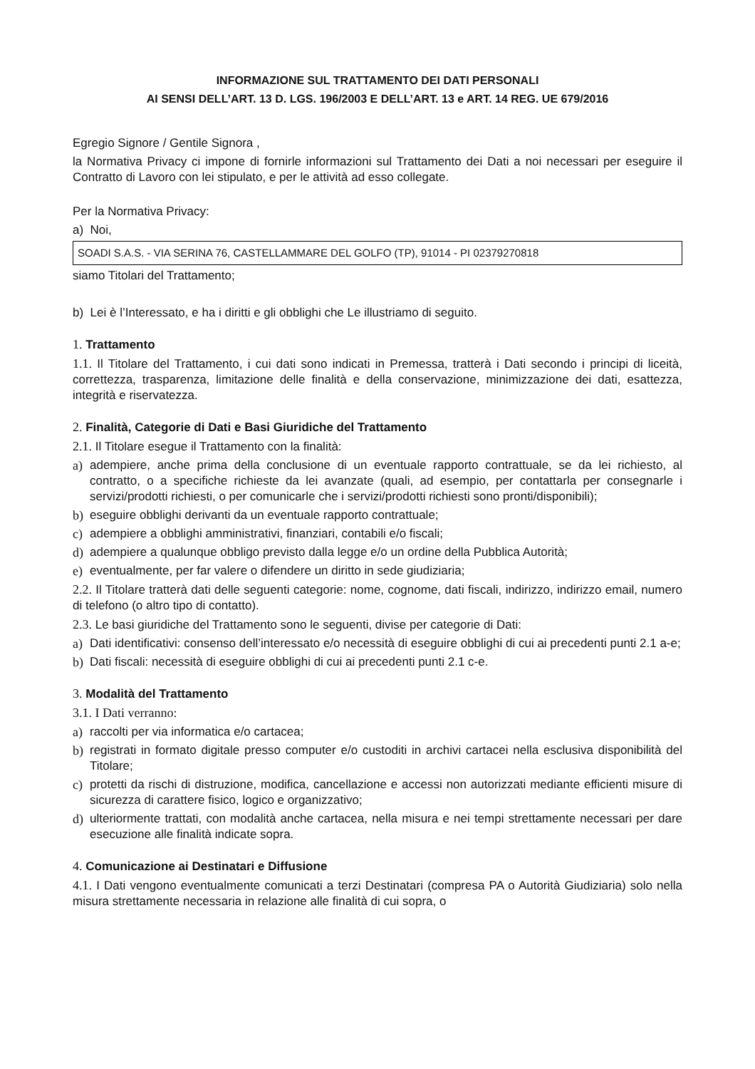INFORMAZIONE SUL TRATTAMENTO DEI DATI PERSONALI
AI SENSI DELL’ART. 13 D. LGS. 196/2003 E DELL’ART. 13 e ART. 14 REG. UE 679/2016
Egregio Signore / Gentile Signora ,
la Normativa Privacy ci impone di fornirle informazioni sul Trattamento dei Dati a noi necessari per eseguire il Contratto di Lavoro con lei stipulato, e per le attività ad esso collegate.
Per la Normativa Privacy:
a) Noi,
SOADI S.A.S. - VIA SERINA 76, CASTELLAMMARE DEL GOLFO (TP), 91014 - PI 02379270818
siamo Titolari del Trattamento;
b) Lei è l’Interessato, e ha i diritti e gli obblighi che Le illustriamo di seguito.
1. Trattamento
1.1. Il Titolare del Trattamento, i cui dati sono indicati in Premessa, tratterà i Dati secondo i principi di liceità, correttezza, trasparenza, limitazione delle finalità e della conservazione, minimizzazione dei dati, esattezza, integrità e riservatezza.
2. Finalità, Categorie di Dati e Basi Giuridiche del Trattamento
2.1. Il Titolare esegue il Trattamento con la finalità:
a) adempiere, anche prima della conclusione di un eventuale rapporto contrattuale, se da lei richiesto, al contratto, o a specifiche richieste da lei avanzate (quali, ad esempio, per contattarla per consegnarle i servizi/prodotti richiesti, o per comunicarle che i servizi/prodotti richiesti sono pronti/disponibili);
b) eseguire obblighi derivanti da un eventuale rapporto contrattuale;
c) adempiere a obblighi amministrativi, finanziari, contabili e/o fiscali;
d) adempiere a qualunque obbligo previsto dalla legge e/o un ordine della Pubblica Autorità;
e) eventualmente, per far valere o difendere un diritto in sede giudiziaria;
2.2. Il Titolare tratterà dati delle seguenti categorie: nome, cognome, dati fiscali, indirizzo, indirizzo email, numero di telefono (o altro tipo di contatto).
2.3. Le basi giuridiche del Trattamento sono le seguenti, divise per categorie di Dati:
a) Dati identificativi: consenso dell’interessato e/o necessità di eseguire obblighi di cui ai precedenti punti 2.1 a-e;
b) Dati fiscali: necessità di eseguire obblighi di cui ai precedenti punti 2.1 c-e.
3. Modalità del Trattamento
3.1. I Dati verranno:
a) raccolti per via informatica e/o cartacea;
b) registrati in formato digitale presso computer e/o custoditi in archivi cartacei nella esclusiva disponibilità del Titolare;
c) protetti da rischi di distruzione, modifica, cancellazione e accessi non autorizzati mediante efficienti misure di sicurezza di carattere fisico, logico e organizzativo;
d) ulteriormente trattati, con modalità anche cartacea, nella misura e nei tempi strettamente necessari per dare esecuzione alle finalità indicate sopra.
4. Comunicazione ai Destinatari e Diffusione
4.1. I Dati vengono eventualmente comunicati a terzi Destinatari (compresa PA o Autorità Giudiziaria) solo nella misura strettamente necessaria in relazione alle finalità di cui sopra, o